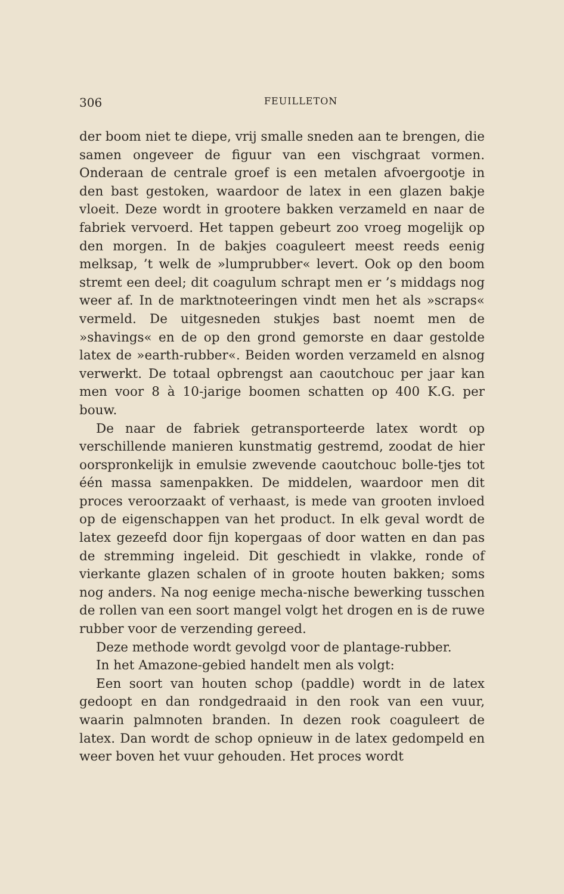306 FEUILLETON
der boom niet te diepe, vrij smalle sneden aan te brengen, die samen ongeveer de figuur van een vischgraat vormen. Onderaan de centrale groef is een metalen afvoergootje in den bast gestoken, waardoor de latex in een glazen bakje vloeit. Deze wordt in grootere bakken verzameld en naar de fabriek vervoerd. Het tappen gebeurt zoo vroeg mogelijk op den morgen. In de bakjes coaguleert meest reeds eenig melksap, ’t welk de »lumprubber« levert. Ook op den boom stremt een deel; dit coagulum schrapt men er ’s middags nog weer af. In de marktnoteeringen vindt men het als »scraps« vermeld. De uitgesneden stukjes bast noemt men de »shavings« en de op den grond gemorste en daar gestolde latex de »earth-rubber«. Beiden worden verzameld en alsnog verwerkt. De totaal opbrengst aan caoutchouc per jaar kan men voor 8 à 10-jarige boomen schatten op 400 K.G. per bouw.
De naar de fabriek getransporteerde latex wordt op verschillende manieren kunstmatig gestremd, zoodat de hier oorspronkelijk in emulsie zwevende caoutchouc bolle-tjes tot één massa samenpakken. De middelen, waardoor men dit proces veroorzaakt of verhaast, is mede van grooten invloed op de eigenschappen van het product. In elk geval wordt de latex gezeefd door fijn kopergaas of door watten en dan pas de stremming ingeleid. Dit geschiedt in vlakke, ronde of vierkante glazen schalen of in groote houten bakken; soms nog anders. Na nog eenige mecha-nische bewerking tusschen de rollen van een soort mangel volgt het drogen en is de ruwe rubber voor de verzending gereed.
Deze methode wordt gevolgd voor de plantage-rubber.
In het Amazone-gebied handelt men als volgt:
Een soort van houten schop (paddle) wordt in de latex gedoopt en dan rondgedraaid in den rook van een vuur, waarin palmnoten branden. In dezen rook coaguleert de latex. Dan wordt de schop opnieuw in de latex gedompeld en weer boven het vuur gehouden. Het proces wordt